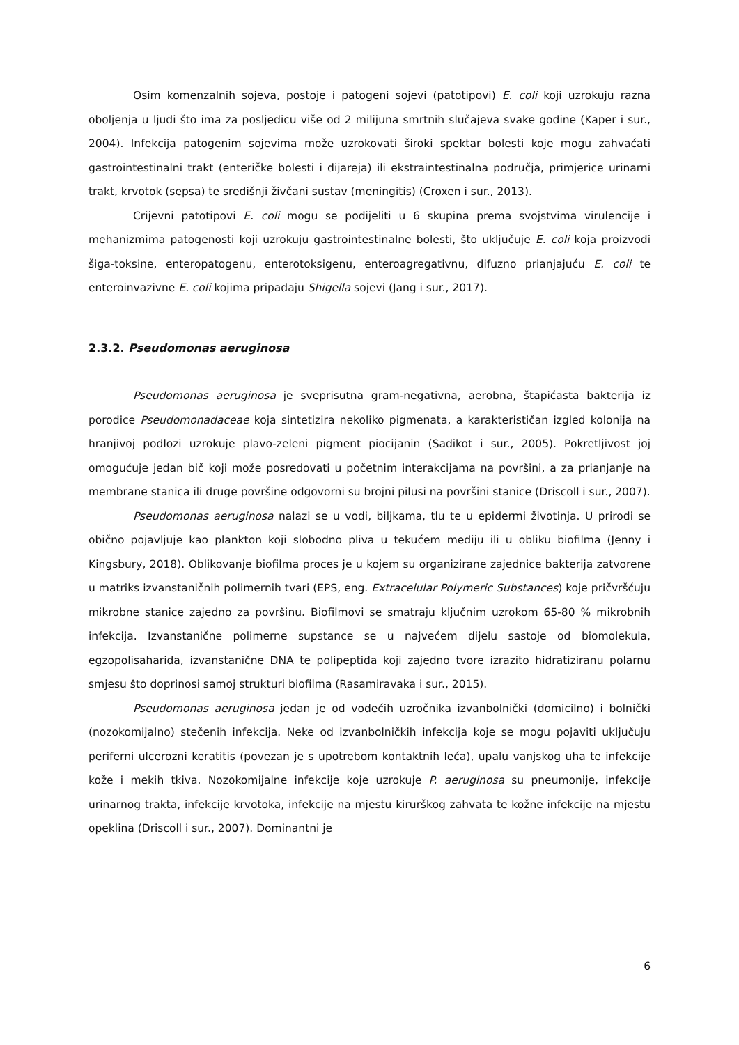Osim komenzalnih sojeva, postoje i patogeni sojevi (patotipovi) E. coli koji uzrokuju razna oboljenja u ljudi što ima za posljedicu više od 2 milijuna smrtnih slučajeva svake godine (Kaper i sur., 2004). Infekcija patogenim sojevima može uzrokovati široki spektar bolesti koje mogu zahvaćati gastrointestinalni trakt (enteričke bolesti i dijareja) ili ekstraintestinalna područja, primjerice urinarni trakt, krvotok (sepsa) te središnji živčani sustav (meningitis) (Croxen i sur., 2013).
Crijevni patotipovi E. coli mogu se podijeliti u 6 skupina prema svojstvima virulencije i mehanizmima patogenosti koji uzrokuju gastrointestinalne bolesti, što uključuje E. coli koja proizvodi šiga-toksine, enteropatogenu, enterotoksigenu, enteroagregativnu, difuzno prianjajuću E. coli te enteroinvazivne E. coli kojima pripadaju Shigella sojevi (Jang i sur., 2017).
2.3.2. Pseudomonas aeruginosa
Pseudomonas aeruginosa je sveprisutna gram-negativna, aerobna, štapićasta bakterija iz porodice Pseudomonadaceae koja sintetizira nekoliko pigmenata, a karakterističan izgled kolonija na hranjivoj podlozi uzrokuje plavo-zeleni pigment piocijanin (Sadikot i sur., 2005). Pokretljivost joj omogućuje jedan bič koji može posredovati u početnim interakcijama na površini, a za prianjanje na membrane stanica ili druge površine odgovorni su brojni pilusi na površini stanice (Driscoll i sur., 2007).
Pseudomonas aeruginosa nalazi se u vodi, biljkama, tlu te u epidermi životinja. U prirodi se obično pojavljuje kao plankton koji slobodno pliva u tekućem mediju ili u obliku biofilma (Jenny i Kingsbury, 2018). Oblikovanje biofilma proces je u kojem su organizirane zajednice bakterija zatvorene u matriks izvanstaničnih polimernih tvari (EPS, eng. Extracelular Polymeric Substances) koje pričvršćuju mikrobne stanice zajedno za površinu. Biofilmovi se smatraju ključnim uzrokom 65-80 % mikrobnih infekcija. Izvanstanične polimerne supstance se u najvećem dijelu sastoje od biomolekula, egzopolisaharida, izvanstanične DNA te polipeptida koji zajedno tvore izrazito hidratiziranu polarnu smjesu što doprinosi samoj strukturi biofilma (Rasamiravaka i sur., 2015).
Pseudomonas aeruginosa jedan je od vodećih uzročnika izvanbolnički (domicilno) i bolnički (nozokomijalno) stečenih infekcija. Neke od izvanbolničkih infekcija koje se mogu pojaviti uključuju periferni ulcerozni keratitis (povezan je s upotrebom kontaktnih leća), upalu vanjskog uha te infekcije kože i mekih tkiva. Nozokomijalne infekcije koje uzrokuje P. aeruginosa su pneumonije, infekcije urinarnog trakta, infekcije krvotoka, infekcije na mjestu kirurškog zahvata te kožne infekcije na mjestu opeklina (Driscoll i sur., 2007). Dominantni je
6